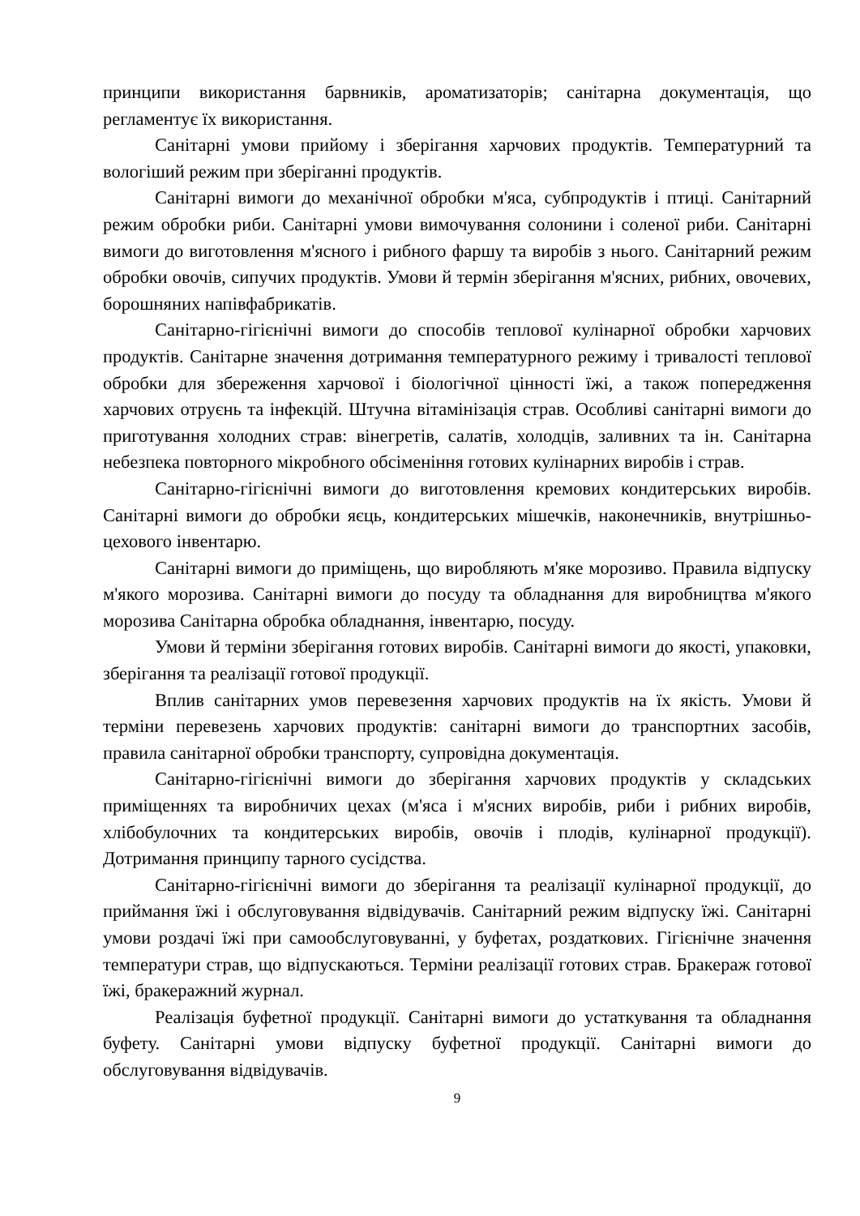принципи використання барвників, ароматизаторів; санітарна документація, що регламентує їх використання.
Санітарні умови прийому і зберігання харчових продуктів. Температурний та вологіший режим при зберіганні продуктів.
Санітарні вимоги до механічної обробки м'яса, субпродуктів і птиці. Санітарний режим обробки риби. Санітарні умови вимочування солонини і соленої риби. Санітарні вимоги до виготовлення м'ясного і рибного фаршу та виробів з нього. Санітарний режим обробки овочів, сипучих продуктів. Умови й термін зберігання м'ясних, рибних, овочевих, борошняних напівфабрикатів.
Санітарно-гігієнічні вимоги до способів теплової кулінарної обробки харчових продуктів. Санітарне значення дотримання температурного режиму і тривалості теплової обробки для збереження харчової і біологічної цінності їжі, а також попередження харчових отруєнь та інфекцій. Штучна вітамінізація страв. Особливі санітарні вимоги до приготування холодних страв: вінегретів, салатів, холодців, заливних та ін. Санітарна небезпека повторного мікробного обсіменіння готових кулінарних виробів і страв.
Санітарно-гігієнічні вимоги до виготовлення кремових кондитерських виробів. Санітарні вимоги до обробки яєць, кондитерських мішечків, наконечників, внутрішньо-цехового інвентарю.
Санітарні вимоги до приміщень, що виробляють м'яке морозиво. Правила відпуску м'якого морозива. Санітарні вимоги до посуду та обладнання для виробництва м'якого морозива Санітарна обробка обладнання, інвентарю, посуду.
Умови й терміни зберігання готових виробів. Санітарні вимоги до якості, упаковки, зберігання та реалізації готової продукції.
Вплив санітарних умов перевезення харчових продуктів на їх якість. Умови й терміни перевезень харчових продуктів: санітарні вимоги до транспортних засобів, правила санітарної обробки транспорту, супровідна документація.
Санітарно-гігієнічні вимоги до зберігання харчових продуктів у складських приміщеннях та виробничих цехах (м'яса і м'ясних виробів, риби і рибних виробів, хлібобулочних та кондитерських виробів, овочів і плодів, кулінарної продукції). Дотримання принципу тарного сусідства.
Санітарно-гігієнічні вимоги до зберігання та реалізації кулінарної продукції, до приймання їжі і обслуговування відвідувачів. Санітарний режим відпуску їжі. Санітарні умови роздачі їжі при самообслуговуванні, у буфетах, роздаткових. Гігієнічне значення температури страв, що відпускаються. Терміни реалізації готових страв. Бракераж готової їжі, бракеражний журнал.
Реалізація буфетної продукції. Санітарні вимоги до устаткування та обладнання буфету. Санітарні умови відпуску буфетної продукції. Санітарні вимоги до обслуговування відвідувачів.
9